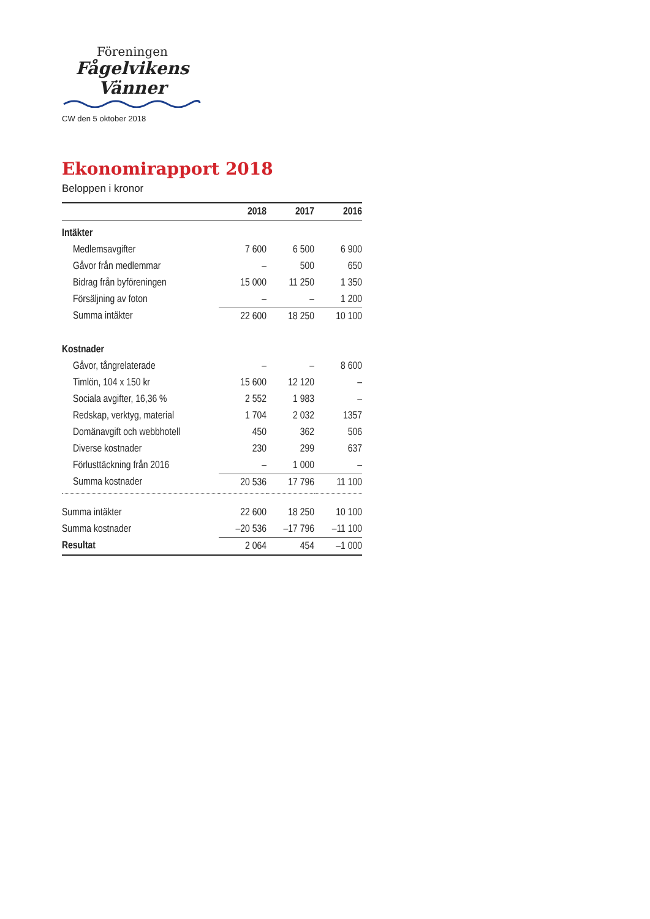Föreningen
Fågelvikens
Vänner
CW den 5 oktober 2018
Ekonomirapport 2018
Beloppen i kronor
| | 2018 | 2017 | 2016 |
| --- | --- | --- | --- |
| Intäkter | | | |
| Medlemsavgifter | 7 600 | 6 500 | 6 900 |
| Gåvor från medlemmar | – | 500 | 650 |
| Bidrag från byföreningen | 15 000 | 11 250 | 1 350 |
| Försäljning av foton | – | – | 1 200 |
| Summa intäkter | 22 600 | 18 250 | 10 100 |
| Kostnader | | | |
| Gåvor, tångrelaterade | – | – | 8 600 |
| Timlön, 104 x 150 kr | 15 600 | 12 120 | – |
| Sociala avgifter, 16,36 % | 2 552 | 1 983 | – |
| Redskap, verktyg, material | 1 704 | 2 032 | 1357 |
| Domänavgift och webbhotell | 450 | 362 | 506 |
| Diverse kostnader | 230 | 299 | 637 |
| Förlusttäckning från 2016 | – | 1 000 | – |
| Summa kostnader | 20 536 | 17 796 | 11 100 |
| Summa intäkter | 22 600 | 18 250 | 10 100 |
| Summa kostnader | –20 536 | –17 796 | –11 100 |
| Resultat | 2 064 | 454 | –1 000 |